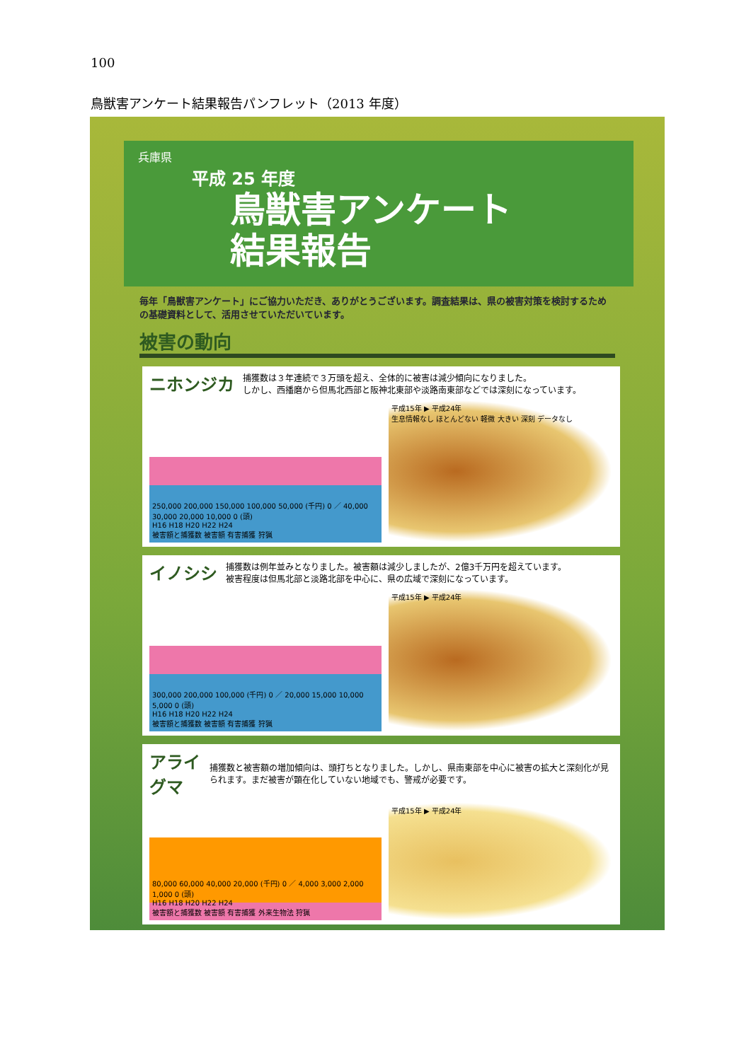100
鳥獣害アンケート結果報告パンフレット（2013 年度）
兵庫県
平成 25 年度
鳥獣害アンケート
結果報告
毎年「鳥獣害アンケート」にご協力いただき、ありがとうございます。調査結果は、県の被害対策を検討するための基礎資料として、活用させていただいています。
被害の動向
ニホンジカ 捕獲数は３年連続で３万頭を超え、全体的に被害は減少傾向になりました。
しかし、西播磨から但馬北西部と阪神北東部や淡路南東部などでは深刻になっています。
250,000 200,000 150,000 100,000 50,000 (千円) 0 ／ 40,000 30,000 20,000 10,000 0 (頭)
H16 H18 H20 H22 H24
被害額と捕獲数 被害額 有害捕獲 狩猟
平成15年 ▶ 平成24年
生息情報なし ほとんどない 軽微 大きい 深刻 データなし
イノシシ 捕獲数は例年並みとなりました。被害額は減少しましたが、2億3千万円を超えています。
被害程度は但馬北部と淡路北部を中心に、県の広域で深刻になっています。
300,000 200,000 100,000 (千円) 0 ／ 20,000 15,000 10,000 5,000 0 (頭)
H16 H18 H20 H22 H24
被害額と捕獲数 被害額 有害捕獲 狩猟
平成15年 ▶ 平成24年
アライグマ 捕獲数と被害額の増加傾向は、頭打ちとなりました。しかし、県南東部を中心に被害の拡大と深刻化が見られます。まだ被害が顕在化していない地域でも、警戒が必要です。
80,000 60,000 40,000 20,000 (千円) 0 ／ 4,000 3,000 2,000 1,000 0 (頭)
H16 H18 H20 H22 H24
被害額と捕獲数 被害額 有害捕獲 外来生物法 狩猟
平成15年 ▶ 平成24年